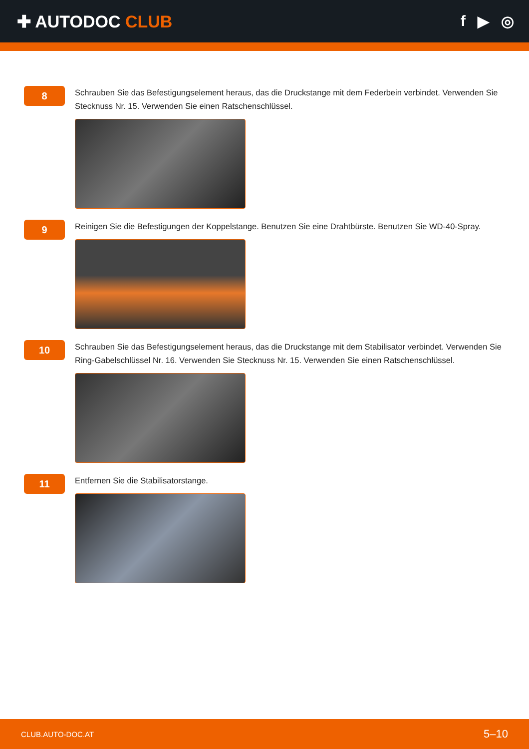✚ AUTODOC CLUB f ▶ ◎
8
Schrauben Sie das Befestigungselement heraus, das die Druckstange mit dem Federbein verbindet. Verwenden Sie Stecknuss Nr. 15. Verwenden Sie einen Ratschenschlüssel.
9
Reinigen Sie die Befestigungen der Koppelstange. Benutzen Sie eine Drahtbürste. Benutzen Sie WD-40-Spray.
10
Schrauben Sie das Befestigungselement heraus, das die Druckstange mit dem Stabilisator verbindet. Verwenden Sie Ring-Gabelschlüssel Nr. 16. Verwenden Sie Stecknuss Nr. 15. Verwenden Sie einen Ratschenschlüssel.
11
Entfernen Sie die Stabilisatorstange.
CLUB.AUTO-DOC.AT 5–10